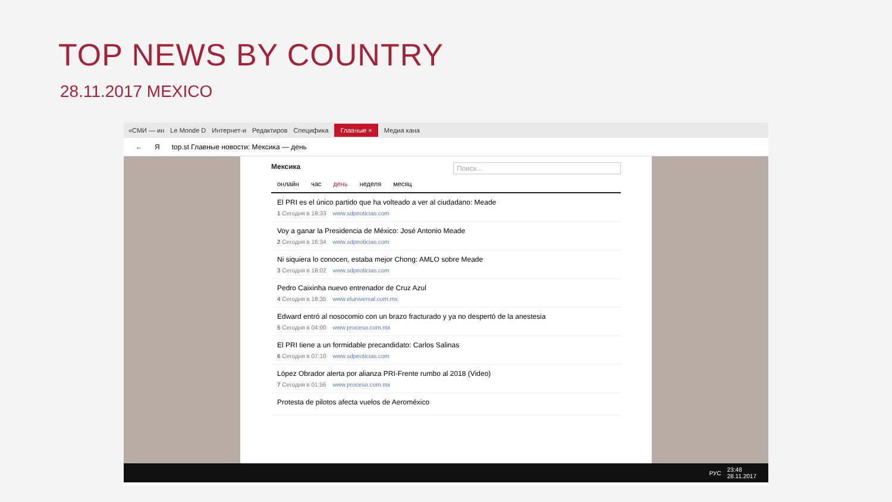TOP NEWS BY COUNTRY
28.11.2017 MEXICO
«СМИ — ин Le Monde D Интернет-и Редактиров Специфика Главные × Медиа кана
← Я top.st Главные новости: Мексика — день
Мексика Поиск...
онлайн час день неделя месяц
El PRI es el único partido que ha volteado a ver al ciudadano: Meade
1 Сегодня в 18:33 www.sdpnoticias.com
Voy a ganar la Presidencia de México: José Antonio Meade
2 Сегодня в 16:34 www.sdpnoticias.com
Ni siquiera lo conocen, estaba mejor Chong: AMLO sobre Meade
3 Сегодня в 18:02 www.sdpnoticias.com
Pedro Caixinha nuevo entrenador de Cruz Azul
4 Сегодня в 18:35 www.eluniversal.com.mx
Edward entró al nosocomio con un brazo fracturado y ya no despertó de la anestesia
5 Сегодня в 04:00 www.proceso.com.mx
El PRI tiene a un formidable precandidato: Carlos Salinas
6 Сегодня в 07:10 www.sdpnoticias.com
López Obrador alerta por alianza PRI-Frente rumbo al 2018 (Video)
7 Сегодня в 01:56 www.proceso.com.mx
Protesta de pilotos afecta vuelos de Aeroméxico
РУС 23:48
28.11.2017